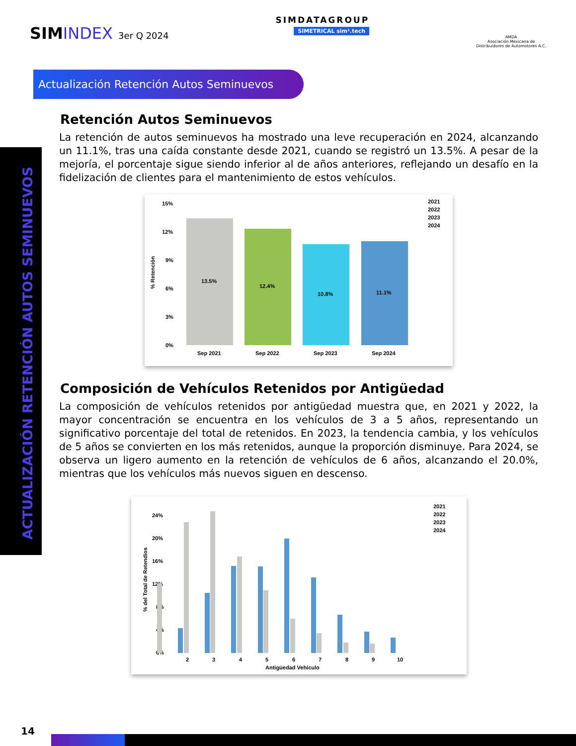SIMINDEX 3er Q 2024
SIMDATAGROUP
SIMETRICAL sim¹.tech
AMDA
Asociación Mexicana de
Distribuidores de Automotores A.C.
Actualización Retención Autos Seminuevos
ACTUALIZACIÓN RETENCIÓN AUTOS SEMINUEVOS
Retención Autos Seminuevos
La retención de autos seminuevos ha mostrado una leve recuperación en 2024, alcanzando un 11.1%, tras una caída constante desde 2021, cuando se registró un 13.5%. A pesar de la mejoría, el porcentaje sigue siendo inferior al de años anteriores, reflejando un desafío en la fidelización de clientes para el mantenimiento de estos vehículos.
15%
12%
9%
6%
3%
0%
% Retención
13.5%
12.4%
10.8%
11.1%
Sep 2021
Sep 2022
Sep 2023
Sep 2024
2021
2022
2023
2024
Composición de Vehículos Retenidos por Antigüedad
La composición de vehículos retenidos por antigüedad muestra que, en 2021 y 2022, la mayor concentración se encuentra en los vehículos de 3 a 5 años, representando un significativo porcentaje del total de retenidos. En 2023, la tendencia cambia, y los vehículos de 5 años se convierten en los más retenidos, aunque la proporción disminuye. Para 2024, se observa un ligero aumento en la retención de vehículos de 6 años, alcanzando el 20.0%, mientras que los vehículos más nuevos siguen en descenso.
24%
20%
16%
12%
8%
4%
0%
% del Total de Retendios
2
3
4
5
6
7
8
9
10
Antigüedad Vehículo
2021
2022
2023
2024
14